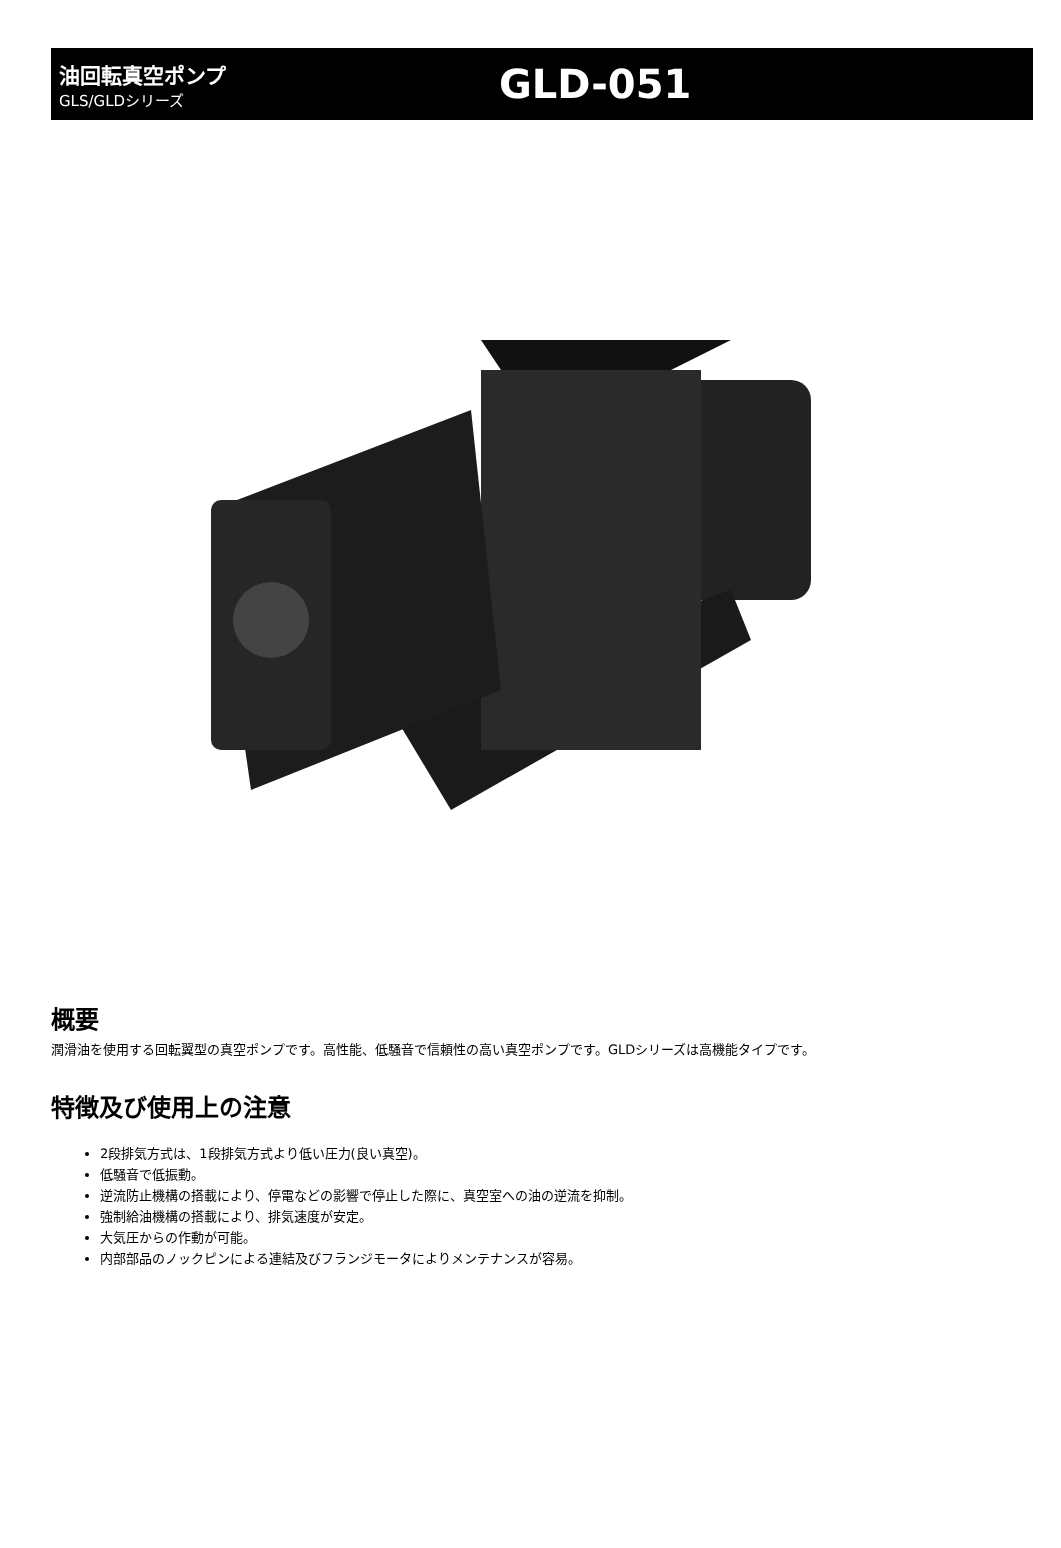油回転真空ポンプ
GLS/GLDシリーズ
GLD-051
概要
潤滑油を使用する回転翼型の真空ポンプです。高性能、低騒音で信頼性の高い真空ポンプです。GLDシリーズは高機能タイプです。
特徴及び使用上の注意
2段排気方式は、1段排気方式より低い圧力(良い真空)。
低騒音で低振動。
逆流防止機構の搭載により、停電などの影響で停止した際に、真空室への油の逆流を抑制。
強制給油機構の搭載により、排気速度が安定。
大気圧からの作動が可能。
内部部品のノックピンによる連結及びフランジモータによりメンテナンスが容易。